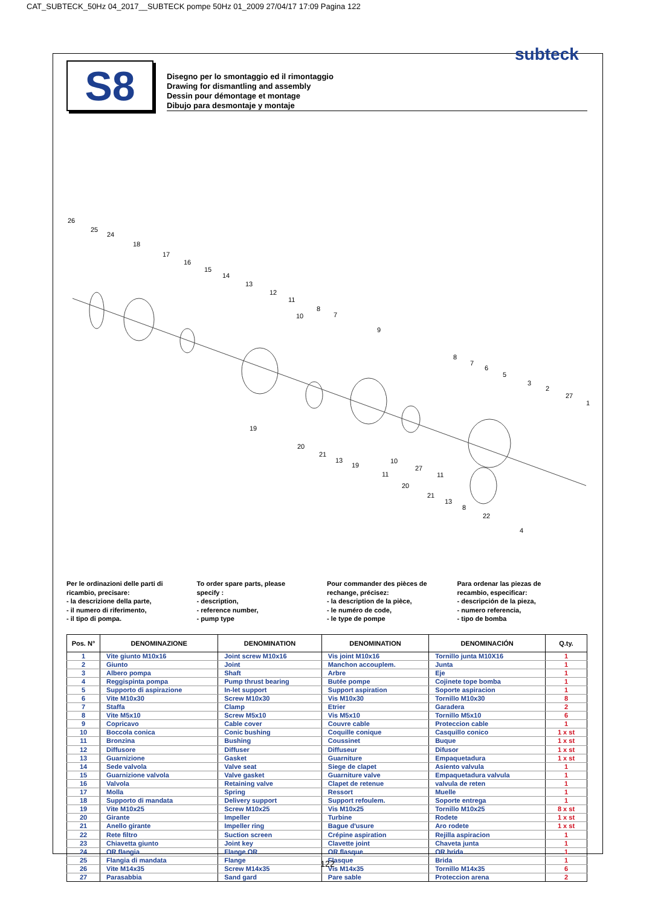CAT_SUBTECK_50Hz 04_2017__SUBTECK pompe 50Hz 01_2009 27/04/17 17:09 Pagina 122
subteck
S8
Disegno per lo smontaggio ed il rimontaggio
Drawing for dismantling and assembly
Dessin pour démontage et montage
Dibujo para desmontaje y montaje
26
25
24
18
17
16
15
14
13
12
11
10
8
7
9
8
7
6
5
3
2
27
1
19
20
21
13
19
10
11
27
20
21
11
13
8
22
4
Per le ordinazioni delle parti di
ricambio, precisare:
- la descrizione della parte,
- il numero di riferimento,
- il tipo di pompa.
To order spare parts, please
specify :
- description,
- reference number,
- pump type
Pour commander des pièces de
rechange, précisez:
- la description de la pièce,
- le numéro de code,
- le type de pompe
Para ordenar las piezas de
recambio, especificar:
- descripción de la pieza,
- numero referencia,
- tipo de bomba
| Pos. N° | DENOMINAZIONE | DENOMINATION | DENOMINATION | DENOMINACIÓN | Q.ty. |
| --- | --- | --- | --- | --- | --- |
| 1 | Vite giunto M10x16 | Joint screw M10x16 | Vis joint M10x16 | Tornillo junta M10X16 | 1 |
| 2 | Giunto | Joint | Manchon accouplem. | Junta | 1 |
| 3 | Albero pompa | Shaft | Arbre | Eje | 1 |
| 4 | Reggispinta pompa | Pump thrust bearing | Butée pompe | Cojinete tope bomba | 1 |
| 5 | Supporto di aspirazione | In-let support | Support aspiration | Soporte aspiracion | 1 |
| 6 | Vite M10x30 | Screw M10x30 | Vis M10x30 | Tornillo M10x30 | 8 |
| 7 | Staffa | Clamp | Etrier | Garadera | 2 |
| 8 | Vite M5x10 | Screw M5x10 | Vis M5x10 | Tornillo M5x10 | 6 |
| 9 | Copricavo | Cable cover | Couvre cable | Proteccion cable | 1 |
| 10 | Boccola conica | Conic bushing | Coquille conique | Casquillo conico | 1 x st |
| 11 | Bronzina | Bushing | Coussinet | Buque | 1 x st |
| 12 | Diffusore | Diffuser | Diffuseur | Difusor | 1 x st |
| 13 | Guarnizione | Gasket | Guarniture | Empaquetadura | 1 x st |
| 14 | Sede valvola | Valve seat | Siege de clapet | Asiento valvula | 1 |
| 15 | Guarnizione valvola | Valve gasket | Guarniture valve | Empaquetadura valvula | 1 |
| 16 | Valvola | Retaining valve | Clapet de retenue | valvula de reten | 1 |
| 17 | Molla | Spring | Ressort | Muelle | 1 |
| 18 | Supporto di mandata | Delivery support | Support refoulem. | Soporte entrega | 1 |
| 19 | Vite M10x25 | Screw M10x25 | Vis M10x25 | Tornillo M10x25 | 8 x st |
| 20 | Girante | Impeller | Turbine | Rodete | 1 x st |
| 21 | Anello girante | Impeller ring | Bague d'usure | Aro rodete | 1 x st |
| 22 | Rete filtro | Suction screen | Crépine aspiration | Rejilla aspiracion | 1 |
| 23 | Chiavetta giunto | Joint key | Clavette joint | Chaveta junta | 1 |
| 24 | OR flangia | Flange OR | OR flasque | OR brida | 1 |
| 25 | Flangia di mandata | Flange | Flasque | Brida | 1 |
| 26 | Vite M14x35 | Screw M14x35 | Vis M14x35 | Tornillo M14x35 | 6 |
| 27 | Parasabbia | Sand gard | Pare sable | Proteccion arena | 2 |
122